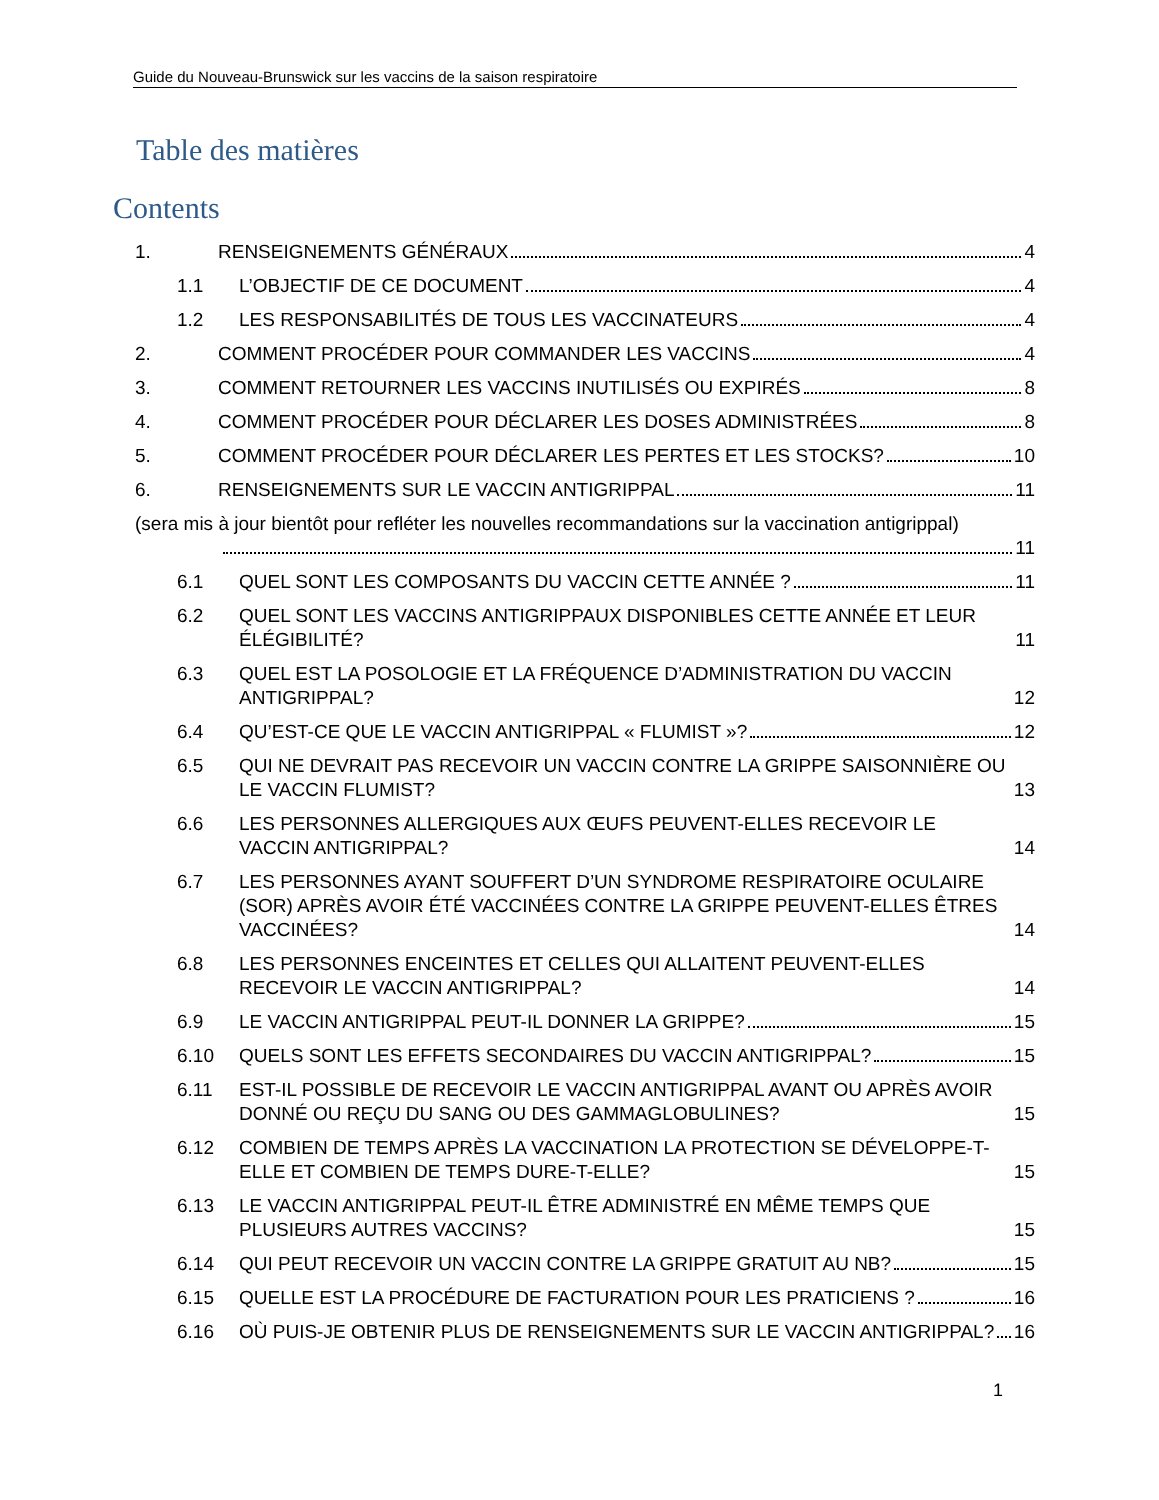Guide du Nouveau-Brunswick sur les vaccins de la saison respiratoire
Table des matières
Contents
1.
RENSEIGNEMENTS GÉNÉRAUX 4
1.1
L’OBJECTIF DE CE DOCUMENT 4
1.2
LES RESPONSABILITÉS DE TOUS LES VACCINATEURS 4
2.
COMMENT PROCÉDER POUR COMMANDER LES VACCINS 4
3.
COMMENT RETOURNER LES VACCINS INUTILISÉS OU EXPIRÉS 8
4.
COMMENT PROCÉDER POUR DÉCLARER LES DOSES ADMINISTRÉES 8
5.
COMMENT PROCÉDER POUR DÉCLARER LES PERTES ET LES STOCKS? 10
6.
RENSEIGNEMENTS SUR LE VACCIN ANTIGRIPPAL 11
(sera mis à jour bientôt pour refléter les nouvelles recommandations sur la vaccination antigrippal)
11
6.1
QUEL SONT LES COMPOSANTS DU VACCIN CETTE ANNÉE ? 11
6.2
QUEL SONT LES VACCINS ANTIGRIPPAUX DISPONIBLES CETTE ANNÉE ET LEUR ÉLÉGIBILITÉ? 11
6.3
QUEL EST LA POSOLOGIE ET LA FRÉQUENCE D’ADMINISTRATION DU VACCIN ANTIGRIPPAL? 12
6.4
QU’EST-CE QUE LE VACCIN ANTIGRIPPAL « FLUMIST »? 12
6.5
QUI NE DEVRAIT PAS RECEVOIR UN VACCIN CONTRE LA GRIPPE SAISONNIÈRE OU LE VACCIN FLUMIST? 13
6.6
LES PERSONNES ALLERGIQUES AUX ŒUFS PEUVENT-ELLES RECEVOIR LE VACCIN ANTIGRIPPAL? 14
6.7
LES PERSONNES AYANT SOUFFERT D’UN SYNDROME RESPIRATOIRE OCULAIRE (SOR) APRÈS AVOIR ÉTÉ VACCINÉES CONTRE LA GRIPPE PEUVENT-ELLES ÊTRES VACCINÉES? 14
6.8
LES PERSONNES ENCEINTES ET CELLES QUI ALLAITENT PEUVENT-ELLES RECEVOIR LE VACCIN ANTIGRIPPAL? 14
6.9
LE VACCIN ANTIGRIPPAL PEUT-IL DONNER LA GRIPPE? 15
6.10
QUELS SONT LES EFFETS SECONDAIRES DU VACCIN ANTIGRIPPAL? 15
6.11
EST-IL POSSIBLE DE RECEVOIR LE VACCIN ANTIGRIPPAL AVANT OU APRÈS AVOIR DONNÉ OU REÇU DU SANG OU DES GAMMAGLOBULINES? 15
6.12
COMBIEN DE TEMPS APRÈS LA VACCINATION LA PROTECTION SE DÉVELOPPE-T-ELLE ET COMBIEN DE TEMPS DURE-T-ELLE? 15
6.13
LE VACCIN ANTIGRIPPAL PEUT-IL ÊTRE ADMINISTRÉ EN MÊME TEMPS QUE PLUSIEURS AUTRES VACCINS? 15
6.14
QUI PEUT RECEVOIR UN VACCIN CONTRE LA GRIPPE GRATUIT AU NB? 15
6.15
QUELLE EST LA PROCÉDURE DE FACTURATION POUR LES PRATICIENS ? 16
6.16
OÙ PUIS-JE OBTENIR PLUS DE RENSEIGNEMENTS SUR LE VACCIN ANTIGRIPPAL? 16
1